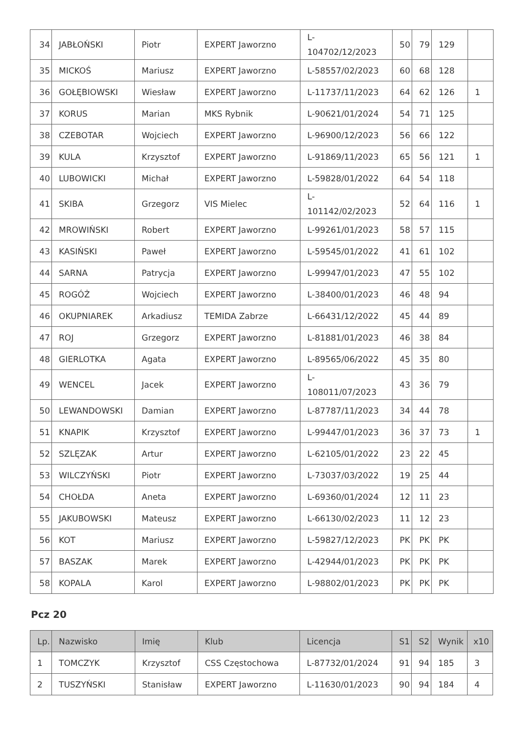| 34 | JABŁOŃSKI | Piotr | EXPERT Jaworzno | L- 104702/12/2023 | 50 | 79 | 129 | |
| 35 | MICKOŚ | Mariusz | EXPERT Jaworzno | L-58557/02/2023 | 60 | 68 | 128 | |
| 36 | GOŁĘBIOWSKI | Wiesław | EXPERT Jaworzno | L-11737/11/2023 | 64 | 62 | 126 | 1 |
| 37 | KORUS | Marian | MKS Rybnik | L-90621/01/2024 | 54 | 71 | 125 | |
| 38 | CZEBOTAR | Wojciech | EXPERT Jaworzno | L-96900/12/2023 | 56 | 66 | 122 | |
| 39 | KULA | Krzysztof | EXPERT Jaworzno | L-91869/11/2023 | 65 | 56 | 121 | 1 |
| 40 | LUBOWICKI | Michał | EXPERT Jaworzno | L-59828/01/2022 | 64 | 54 | 118 | |
| 41 | SKIBA | Grzegorz | VIS Mielec | L- 101142/02/2023 | 52 | 64 | 116 | 1 |
| 42 | MROWIŃSKI | Robert | EXPERT Jaworzno | L-99261/01/2023 | 58 | 57 | 115 | |
| 43 | KASIŃSKI | Paweł | EXPERT Jaworzno | L-59545/01/2022 | 41 | 61 | 102 | |
| 44 | SARNA | Patrycja | EXPERT Jaworzno | L-99947/01/2023 | 47 | 55 | 102 | |
| 45 | ROGÓŻ | Wojciech | EXPERT Jaworzno | L-38400/01/2023 | 46 | 48 | 94 | |
| 46 | OKUPNIAREK | Arkadiusz | TEMIDA Zabrze | L-66431/12/2022 | 45 | 44 | 89 | |
| 47 | ROJ | Grzegorz | EXPERT Jaworzno | L-81881/01/2023 | 46 | 38 | 84 | |
| 48 | GIERLOTKA | Agata | EXPERT Jaworzno | L-89565/06/2022 | 45 | 35 | 80 | |
| 49 | WENCEL | Jacek | EXPERT Jaworzno | L- 108011/07/2023 | 43 | 36 | 79 | |
| 50 | LEWANDOWSKI | Damian | EXPERT Jaworzno | L-87787/11/2023 | 34 | 44 | 78 | |
| 51 | KNAPIK | Krzysztof | EXPERT Jaworzno | L-99447/01/2023 | 36 | 37 | 73 | 1 |
| 52 | SZLĘZAK | Artur | EXPERT Jaworzno | L-62105/01/2022 | 23 | 22 | 45 | |
| 53 | WILCZYŃSKI | Piotr | EXPERT Jaworzno | L-73037/03/2022 | 19 | 25 | 44 | |
| 54 | CHOŁDA | Aneta | EXPERT Jaworzno | L-69360/01/2024 | 12 | 11 | 23 | |
| 55 | JAKUBOWSKI | Mateusz | EXPERT Jaworzno | L-66130/02/2023 | 11 | 12 | 23 | |
| 56 | KOT | Mariusz | EXPERT Jaworzno | L-59827/12/2023 | PK | PK | PK | |
| 57 | BASZAK | Marek | EXPERT Jaworzno | L-42944/01/2023 | PK | PK | PK | |
| 58 | KOPALA | Karol | EXPERT Jaworzno | L-98802/01/2023 | PK | PK | PK | |
Pcz 20
| Lp. | Nazwisko | Imię | Klub | Licencja | S1 | S2 | Wynik | x10 |
| --- | --- | --- | --- | --- | --- | --- | --- | --- |
| 1 | TOMCZYK | Krzysztof | CSS Częstochowa | L-87732/01/2024 | 91 | 94 | 185 | 3 |
| 2 | TUSZYŃSKI | Stanisław | EXPERT Jaworzno | L-11630/01/2023 | 90 | 94 | 184 | 4 |